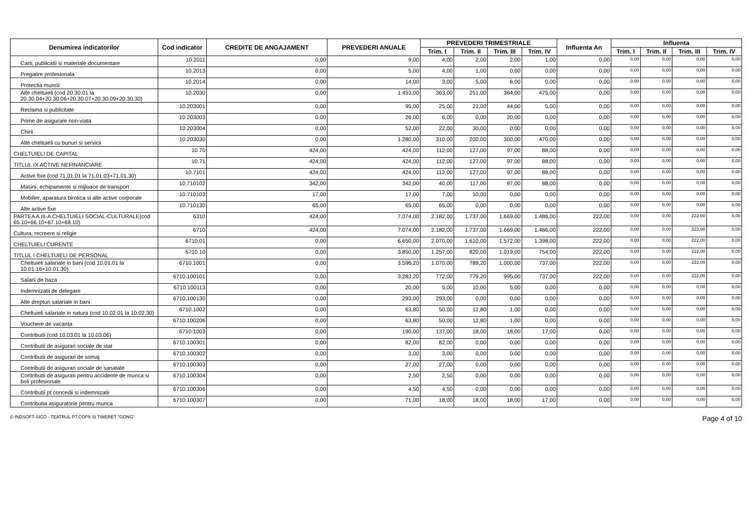| Denumirea indicatorilor | Cod indicator | CREDITE DE ANGAJAMENT | PREVEDERI ANUALE | PREVEDERI TRIMESTRIALE | | | | Influenta An | Influenta | | | |
| --- | --- | --- | --- | --- | --- | --- | --- | --- | --- | --- | --- | --- |
| | | | | Trim. I | Trim. II | Trim. III | Trim. IV | | Trim. I | Trim. II | Trim. III | Trim. IV |
| Carti, publicatii si materiale documentare | 10.2011 | 0,00 | 9,00 | 4,00 | 2,00 | 2,00 | 1,00 | 0,00 | 0,00 | 0,00 | 0,00 | 0,00 |
| Pregatire profesionala | 10.2013 | 0,00 | 5,00 | 4,00 | 1,00 | 0,00 | 0,00 | 0,00 | 0,00 | 0,00 | 0,00 | 0,00 |
| Protectia muncii | 10.2014 | 0,00 | 14,00 | 3,00 | 5,00 | 6,00 | 0,00 | 0,00 | 0,00 | 0,00 | 0,00 | 0,00 |
| Alte cheltuieli (cod 20.30.01 la 20.30.04+20.30.06+20.30.07+20.30.09+20.30.30) | 10.2030 | 0,00 | 1.453,00 | 363,00 | 251,00 | 364,00 | 475,00 | 0,00 | 0,00 | 0,00 | 0,00 | 0,00 |
| Reclama si publicitate | 10.203001 | 0,00 | 95,00 | 25,00 | 21,00 | 44,00 | 5,00 | 0,00 | 0,00 | 0,00 | 0,00 | 0,00 |
| Prime de asigurare non-viata | 10.203003 | 0,00 | 26,00 | 6,00 | 0,00 | 20,00 | 0,00 | 0,00 | 0,00 | 0,00 | 0,00 | 0,00 |
| Chirii | 10.203004 | 0,00 | 52,00 | 22,00 | 30,00 | 0,00 | 0,00 | 0,00 | 0,00 | 0,00 | 0,00 | 0,00 |
| Alte cheltuieli cu bunuri si servicii | 10.203030 | 0,00 | 1.280,00 | 310,00 | 200,00 | 300,00 | 470,00 | 0,00 | 0,00 | 0,00 | 0,00 | 0,00 |
| CHELTUIELI DE CAPITAL | 10.70 | 424,00 | 424,00 | 112,00 | 127,00 | 97,00 | 88,00 | 0,00 | 0,00 | 0,00 | 0,00 | 0,00 |
| TITLUL IX ACTIVE NEFINANCIARE | 10.71 | 424,00 | 424,00 | 112,00 | 127,00 | 97,00 | 88,00 | 0,00 | 0,00 | 0,00 | 0,00 | 0,00 |
| Active fixe (cod 71.01.01 la 71.01.03+71.01.30) | 10.7101 | 424,00 | 424,00 | 112,00 | 127,00 | 97,00 | 88,00 | 0,00 | 0,00 | 0,00 | 0,00 | 0,00 |
| Masini, echipamente si mijloace de transport | 10.710102 | 342,00 | 342,00 | 40,00 | 117,00 | 97,00 | 88,00 | 0,00 | 0,00 | 0,00 | 0,00 | 0,00 |
| Mobilier, aparatura birotica si alte active corporale | 10.710103 | 17,00 | 17,00 | 7,00 | 10,00 | 0,00 | 0,00 | 0,00 | 0,00 | 0,00 | 0,00 | 0,00 |
| Alte active fixe | 10.710130 | 65,00 | 65,00 | 65,00 | 0,00 | 0,00 | 0,00 | 0,00 | 0,00 | 0,00 | 0,00 | 0,00 |
| PARTEA A III-A CHELTUIELI SOCIAL-CULTURALE(cod 65.10+66.10+67.10+68.10) | 6310 | 424,00 | 7.074,00 | 2.182,00 | 1.737,00 | 1.669,00 | 1.486,00 | 222,00 | 0,00 | 0,00 | 222,00 | 0,00 |
| Cultura, recreere si religie | 6710 | 424,00 | 7.074,00 | 2.182,00 | 1.737,00 | 1.669,00 | 1.486,00 | 222,00 | 0,00 | 0,00 | 222,00 | 0,00 |
| CHELTUIELI CURENTE | 6710.01 | 0,00 | 6.650,00 | 2.070,00 | 1.610,00 | 1.572,00 | 1.398,00 | 222,00 | 0,00 | 0,00 | 222,00 | 0,00 |
| TITLUL I CHELTUIELI DE PERSONAL | 6710.10 | 0,00 | 3.850,00 | 1.257,00 | 820,00 | 1.019,00 | 754,00 | 222,00 | 0,00 | 0,00 | 222,00 | 0,00 |
| Cheltuieli salariale in bani (cod 10.01.01 la 10.01.16+10.01.30) | 6710.1001 | 0,00 | 3.596,20 | 1.070,00 | 789,20 | 1.000,00 | 737,00 | 222,00 | 0,00 | 0,00 | 222,00 | 0,00 |
| Salarii de baza | 6710.100101 | 0,00 | 3.283,20 | 772,00 | 779,20 | 995,00 | 737,00 | 222,00 | 0,00 | 0,00 | 222,00 | 0,00 |
| Indemnizatii de delegare | 6710.100113 | 0,00 | 20,00 | 5,00 | 10,00 | 5,00 | 0,00 | 0,00 | 0,00 | 0,00 | 0,00 | 0,00 |
| Alte drepturi salariale in bani | 6710.100130 | 0,00 | 293,00 | 293,00 | 0,00 | 0,00 | 0,00 | 0,00 | 0,00 | 0,00 | 0,00 | 0,00 |
| Cheltuieli salariale in natura (cod 10.02.01 la 10.02.30) | 6710.1002 | 0,00 | 63,80 | 50,00 | 12,80 | 1,00 | 0,00 | 0,00 | 0,00 | 0,00 | 0,00 | 0,00 |
| Vouchere de vacanta | 6710.100206 | 0,00 | 63,80 | 50,00 | 12,80 | 1,00 | 0,00 | 0,00 | 0,00 | 0,00 | 0,00 | 0,00 |
| Contributii (cod 10.03.01 la 10.03.06) | 6710.1003 | 0,00 | 190,00 | 137,00 | 18,00 | 18,00 | 17,00 | 0,00 | 0,00 | 0,00 | 0,00 | 0,00 |
| Contributii de asigurari sociale de stat | 6710.100301 | 0,00 | 82,00 | 82,00 | 0,00 | 0,00 | 0,00 | 0,00 | 0,00 | 0,00 | 0,00 | 0,00 |
| Contributii de asigurari de somaj | 6710.100302 | 0,00 | 3,00 | 3,00 | 0,00 | 0,00 | 0,00 | 0,00 | 0,00 | 0,00 | 0,00 | 0,00 |
| Contributii de asigurari sociale de sanatate | 6710.100303 | 0,00 | 27,00 | 27,00 | 0,00 | 0,00 | 0,00 | 0,00 | 0,00 | 0,00 | 0,00 | 0,00 |
| Contributii de asigurari pentru accidente de munca si boli profesionale | 6710.100304 | 0,00 | 2,50 | 2,50 | 0,00 | 0,00 | 0,00 | 0,00 | 0,00 | 0,00 | 0,00 | 0,00 |
| Contributii pt concedii si indemnizatii | 6710.100306 | 0,00 | 4,50 | 4,50 | 0,00 | 0,00 | 0,00 | 0,00 | 0,00 | 0,00 | 0,00 | 0,00 |
| Contributia asiguratorie pentru munca | 6710.100307 | 0,00 | 71,00 | 18,00 | 18,00 | 18,00 | 17,00 | 0,00 | 0,00 | 0,00 | 0,00 | 0,00 |
© INDSOFT-SICO - TEATRUL PT.COPII SI TINERET "GONG" Page 4 of 10